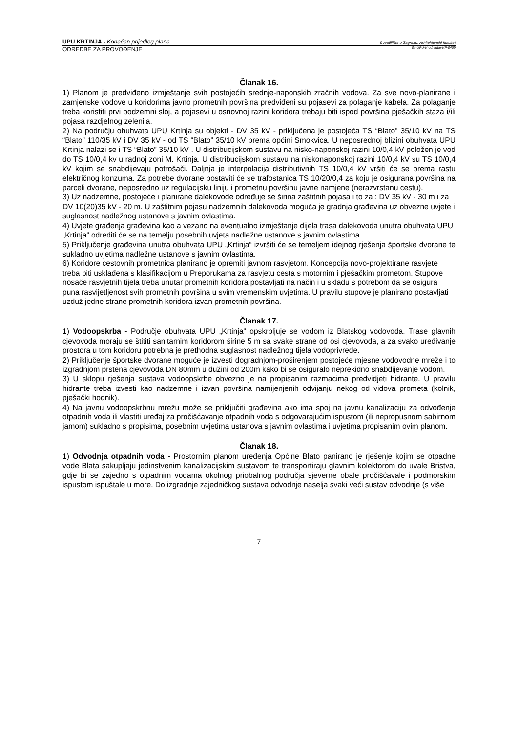UPU KRTINJA - Konačan prijedlog plana Sveučilište u Zagrebu, Arhitektonski fakultet
ODREDBE ZA PROVOĐENJE 04-UPU-K-odredbe-KP-0409
Članak 16.
1) Planom je predviđeno izmještanje svih postojećih srednje-naponskih zračnih vodova. Za sve novo-planirane i zamjenske vodove u koridorima javno prometnih površina predviđeni su pojasevi za polaganje kabela. Za polaganje treba koristiti prvi podzemni sloj, a pojasevi u osnovnoj razini koridora trebaju biti ispod površina pješačkih staza i/ili pojasa razdjelnog zelenila.
2) Na području obuhvata UPU Krtinja su objekti - DV 35 kV - priključena je postojeća TS “Blato” 35/10 kV na TS “Blato” 110/35 kV i DV 35 kV - od TS “Blato” 35/10 kV prema općini Smokvica. U neposrednoj blizini obuhvata UPU Krtinja nalazi se i TS “Blato” 35/10 kV . U distribucijskom sustavu na nisko-naponskoj razini 10/0,4 kV položen je vod do TS 10/0,4 kv u radnoj zoni M. Krtinja. U distribucijskom sustavu na niskonaponskoj razini 10/0,4 kV su TS 10/0,4 kV kojim se snabdijevaju potrošači. Daljnja je interpolacija distributivnih TS 10/0,4 kV vršiti će se prema rastu električnog konzuma. Za potrebe dvorane postaviti će se trafostanica TS 10/20/0,4 za koju je osigurana površina na parceli dvorane, neposredno uz regulacijsku liniju i prometnu površinu javne namjene (nerazvrstanu cestu).
3) Uz nadzemne, postojeće i planirane dalekovode određuje se širina zaštitnih pojasa i to za : DV 35 kV - 30 m i za DV 10(20)35 kV - 20 m. U zaštitnim pojasu nadzemnih dalekovoda moguća je gradnja građevina uz obvezne uvjete i suglasnost nadležnog ustanove s javnim ovlastima.
4) Uvjete građenja građevina kao a vezano na eventualno izmještanje dijela trasa dalekovoda unutra obuhvata UPU „Krtinja“ odrediti će se na temelju posebnih uvjeta nadležne ustanove s javnim ovlastima.
5) Priključenje građevina unutra obuhvata UPU „Krtinja“ izvršiti će se temeljem idejnog rješenja športske dvorane te sukladno uvjetima nadležne ustanove s javnim ovlastima.
6) Koridore cestovnih prometnica planirano je opremiti javnom rasvjetom. Koncepcija novo-projektirane rasvjete treba biti usklađena s klasifikacijom u Preporukama za rasvjetu cesta s motornim i pješačkim prometom. Stupove nosače rasvjetnih tijela treba unutar prometnih koridora postavljati na način i u skladu s potrebom da se osigura puna rasvijetljenost svih prometnih površina u svim vremenskim uvjetima. U pravilu stupove je planirano postavljati uzduž jedne strane prometnih koridora izvan prometnih površina.
Članak 17.
1) Vodoopskrba - Područje obuhvata UPU „Krtinja“ opskrbljuje se vodom iz Blatskog vodovoda. Trase glavnih cjevovoda moraju se štititi sanitarnim koridorom širine 5 m sa svake strane od osi cjevovoda, a za svako uređivanje prostora u tom koridoru potrebna je prethodna suglasnost nadležnog tijela vodoprivrede.
2) Priključenje športske dvorane moguće je izvesti dogradnjom-proširenjem postojeće mjesne vodovodne mreže i to izgradnjom prstena cjevovoda DN 80mm u dužini od 200m kako bi se osiguralo neprekidno snabdijevanje vodom.
3) U sklopu rješenja sustava vodoopskrbe obvezno je na propisanim razmacima predvidjeti hidrante. U pravilu hidrante treba izvesti kao nadzemne i izvan površina namijenjenih odvijanju nekog od vidova prometa (kolnik, pješački hodnik).
4) Na javnu vodoopskrbnu mrežu može se priključiti građevina ako ima spoj na javnu kanalizaciju za odvođenje otpadnih voda ili vlastiti uređaj za pročišćavanje otpadnih voda s odgovarajućim ispustom (ili nepropusnom sabirnom jamom) sukladno s propisima, posebnim uvjetima ustanova s javnim ovlastima i uvjetima propisanim ovim planom.
Članak 18.
1) Odvodnja otpadnih voda - Prostornim planom uređenja Općine Blato panirano je rješenje kojim se otpadne vode Blata sakupljaju jedinstvenim kanalizacijskim sustavom te transportiraju glavnim kolektorom do uvale Bristva, gdje bi se zajedno s otpadnim vodama okolnog priobalnog područja sjeverne obale pročišćavale i podmorskim ispustom ispuštale u more. Do izgradnje zajedničkog sustava odvodnje naselja svaki veći sustav odvodnje (s više
7